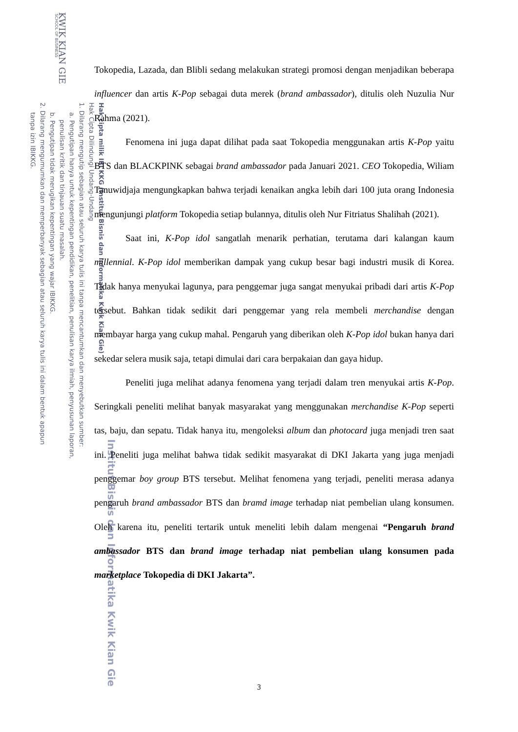KWIK KIAN GIE
SCHOOL OF BUSINESS
Hak cipta milik IBI KKG (Institut Bisnis dan Informatika Kwik Kian Gie)
Hak Cipta Dilindungi Undang-Undang
1. Dilarang mengutip sebagian atau seluruh karya tulis ini tanpa mencantumkan dan menyebutkan sumber:
a. Pengutipan hanya untuk kepentingan pendidikan, penelitian, penulisan karya ilmiah, penyusunan laporan,
penulisan kritik dan tinjauan suatu masalah.
b. Pengutipan tidak merugikan kepentingan yang wajar IBIKKG.
2. Dilarang mengumumkan dan memperbanyak sebagian atau seluruh karya tulis ini dalam bentuk apapun
tanpa izin IBIKKG.
Institut Bisnis dan Informatika Kwik Kian Gie
Tokopedia, Lazada, dan Blibli sedang melakukan strategi promosi dengan menjadikan beberapa influencer dan artis K-Pop sebagai duta merek (brand ambassador), ditulis oleh Nuzulia Nur Rahma (2021).
Fenomena ini juga dapat dilihat pada saat Tokopedia menggunakan artis K-Pop yaitu BTS dan BLACKPINK sebagai brand ambassador pada Januari 2021. CEO Tokopedia, Wiliam Tanuwidjaja mengungkapkan bahwa terjadi kenaikan angka lebih dari 100 juta orang Indonesia mengunjungi platform Tokopedia setiap bulannya, ditulis oleh Nur Fitriatus Shalihah (2021).
Saat ini, K-Pop idol sangatlah menarik perhatian, terutama dari kalangan kaum millennial. K-Pop idol memberikan dampak yang cukup besar bagi industri musik di Korea. Tidak hanya menyukai lagunya, para penggemar juga sangat menyukai pribadi dari artis K-Pop tersebut. Bahkan tidak sedikit dari penggemar yang rela membeli merchandise dengan membayar harga yang cukup mahal. Pengaruh yang diberikan oleh K-Pop idol bukan hanya dari sekedar selera musik saja, tetapi dimulai dari cara berpakaian dan gaya hidup.
Peneliti juga melihat adanya fenomena yang terjadi dalam tren menyukai artis K-Pop. Seringkali peneliti melihat banyak masyarakat yang menggunakan merchandise K-Pop seperti tas, baju, dan sepatu. Tidak hanya itu, mengoleksi album dan photocard juga menjadi tren saat ini. Peneliti juga melihat bahwa tidak sedikit masyarakat di DKI Jakarta yang juga menjadi penggemar boy group BTS tersebut. Melihat fenomena yang terjadi, peneliti merasa adanya pengaruh brand ambassador BTS dan bramd image terhadap niat pembelian ulang konsumen. Oleh karena itu, peneliti tertarik untuk meneliti lebih dalam mengenai “Pengaruh brand ambassador BTS dan brand image terhadap niat pembelian ulang konsumen pada marketplace Tokopedia di DKI Jakarta”.
3